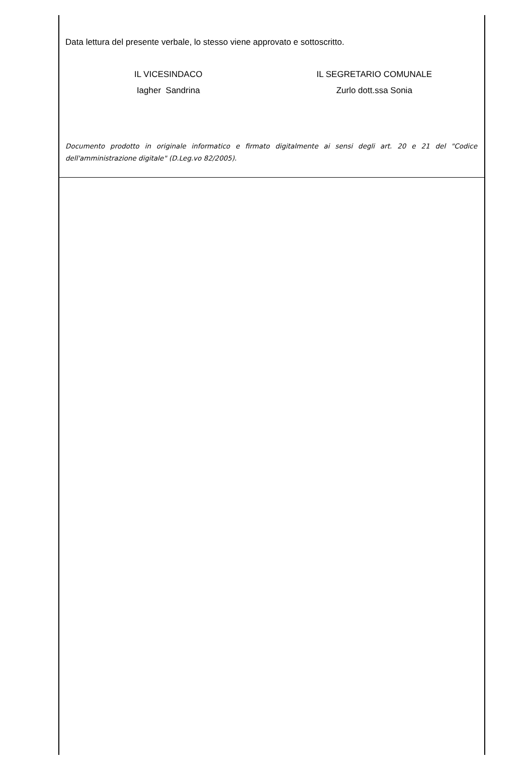Data lettura del presente verbale, lo stesso viene approvato e sottoscritto.
IL VICESINDACO
Iagher Sandrina
IL SEGRETARIO COMUNALE
Zurlo dott.ssa Sonia
Documento prodotto in originale informatico e firmato digitalmente ai sensi degli art. 20 e 21 del "Codice dell'amministrazione digitale" (D.Leg.vo 82/2005).